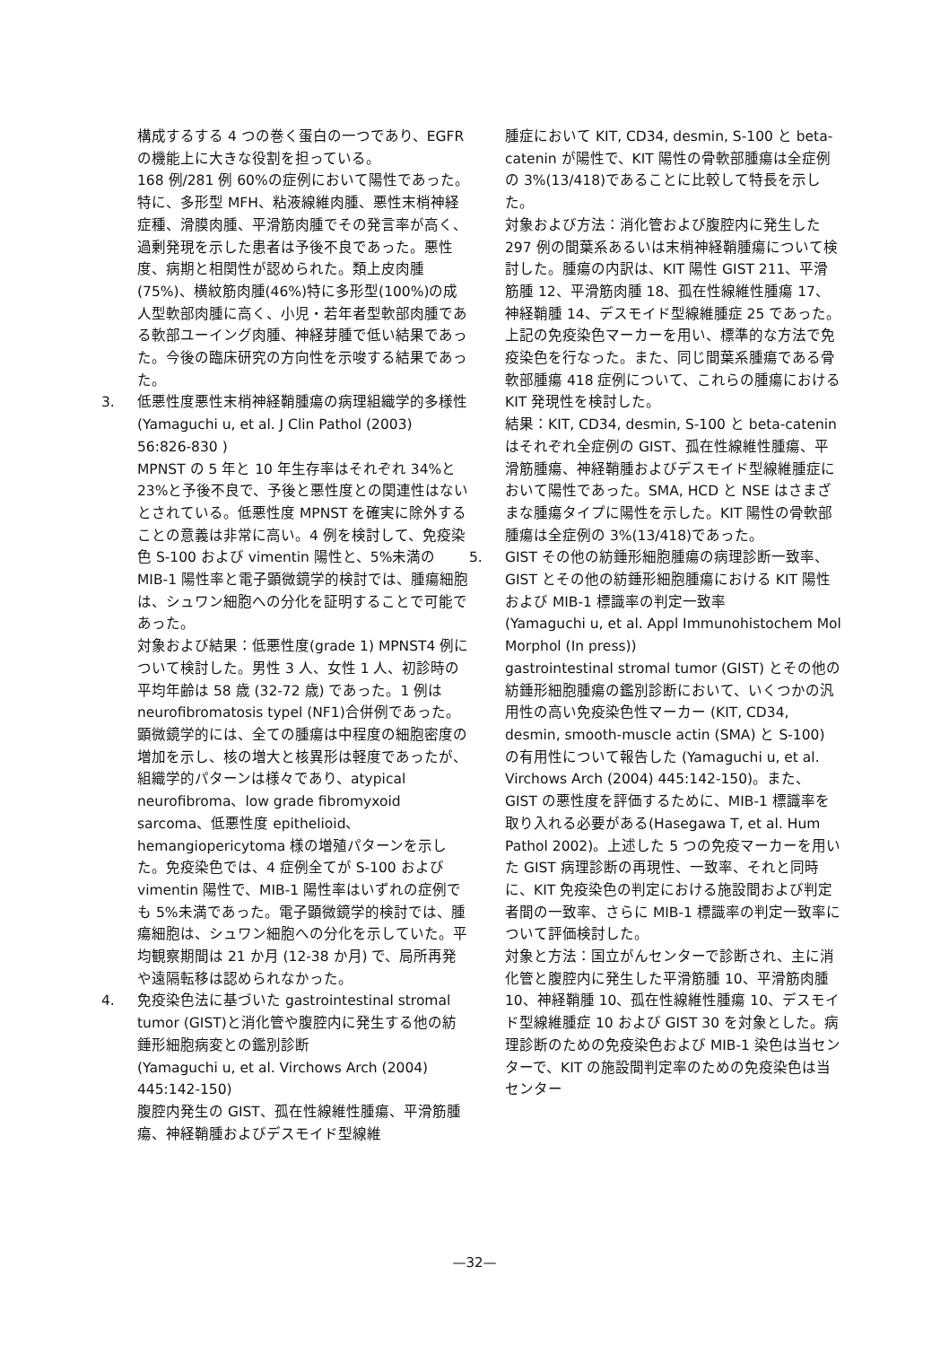構成するする 4 つの巻く蛋白の一つであり、EGFRの機能上に大きな役割を担っている。
168 例/281 例 60%の症例において陽性であった。特に、多形型 MFH、粘液線維肉腫、悪性末梢神経症種、滑膜肉腫、平滑筋肉腫でその発言率が高く、過剰発現を示した患者は予後不良であった。悪性度、病期と相関性が認められた。類上皮肉腫(75%)、横紋筋肉腫(46%)特に多形型(100%)の成人型軟部肉腫に高く、小児・若年者型軟部肉腫である軟部ユーイング肉腫、神経芽腫で低い結果であった。今後の臨床研究の方向性を示唆する結果であった。
3. 低悪性度悪性末梢神経鞘腫瘍の病理組織学的多様性
(Yamaguchi u, et al. J Clin Pathol (2003) 56:826-830 )
MPNST の 5 年と 10 年生存率はそれぞれ 34%と 23%と予後不良で、予後と悪性度との関連性はないとされている。低悪性度 MPNST を確実に除外することの意義は非常に高い。4 例を検討して、免疫染色 S-100 および vimentin 陽性と、5%未満の MIB-1 陽性率と電子顕微鏡学的検討では、腫瘍細胞は、シュワン細胞への分化を証明することで可能であった。
対象および結果：低悪性度(grade 1) MPNST4 例について検討した。男性 3 人、女性 1 人、初診時の平均年齢は 58 歳 (32-72 歳) であった。1 例は neurofibromatosis typel (NF1)合併例であった。顕微鏡学的には、全ての腫瘍は中程度の細胞密度の増加を示し、核の増大と核異形は軽度であったが、組織学的パターンは様々であり、atypical neurofibroma、low grade fibromyxoid sarcoma、低悪性度 epithelioid、hemangiopericytoma 様の増殖パターンを示した。免疫染色では、4 症例全てが S-100 および vimentin 陽性で、MIB-1 陽性率はいずれの症例でも 5%未満であった。電子顕微鏡学的検討では、腫瘍細胞は、シュワン細胞への分化を示していた。平均観察期間は 21 か月 (12-38 か月) で、局所再発や遠隔転移は認められなかった。
4. 免疫染色法に基づいた gastrointestinal stromal tumor (GIST)と消化管や腹腔内に発生する他の紡錘形細胞病変との鑑別診断
(Yamaguchi u, et al. Virchows Arch (2004) 445:142-150)
腹腔内発生の GIST、孤在性線維性腫瘍、平滑筋腫瘍、神経鞘腫およびデスモイド型線維
腫症において KIT, CD34, desmin, S-100 と beta-catenin が陽性で、KIT 陽性の骨軟部腫瘍は全症例の 3%(13/418)であることに比較して特長を示した。
対象および方法：消化管および腹腔内に発生した 297 例の間葉系あるいは末梢神経鞘腫瘍について検討した。腫瘍の内訳は、KIT 陽性 GIST 211、平滑筋腫 12、平滑筋肉腫 18、孤在性線維性腫瘍 17、神経鞘腫 14、デスモイド型線維腫症 25 であった。上記の免疫染色マーカーを用い、標準的な方法で免疫染色を行なった。また、同じ間葉系腫瘍である骨軟部腫瘍 418 症例について、これらの腫瘍における KIT 発現性を検討した。
結果：KIT, CD34, desmin, S-100 と beta-catenin はそれぞれ全症例の GIST、孤在性線維性腫瘍、平滑筋腫瘍、神経鞘腫およびデスモイド型線維腫症において陽性であった。SMA, HCD と NSE はさまざまな腫瘍タイプに陽性を示した。KIT 陽性の骨軟部腫瘍は全症例の 3%(13/418)であった。
5. GIST その他の紡錘形細胞腫瘍の病理診断一致率、GIST とその他の紡錘形細胞腫瘍における KIT 陽性および MIB-1 標識率の判定一致率
(Yamaguchi u, et al. Appl Immunohistochem Mol Morphol (In press))
gastrointestinal stromal tumor (GIST) とその他の紡錘形細胞腫瘍の鑑別診断において、いくつかの汎用性の高い免疫染色性マーカー (KIT, CD34, desmin, smooth-muscle actin (SMA) と S-100) の有用性について報告した (Yamaguchi u, et al. Virchows Arch (2004) 445:142-150)。また、GIST の悪性度を評価するために、MIB-1 標識率を取り入れる必要がある(Hasegawa T, et al. Hum Pathol 2002)。上述した 5 つの免疫マーカーを用いた GIST 病理診断の再現性、一致率、それと同時に、KIT 免疫染色の判定における施設間および判定者間の一致率、さらに MIB-1 標識率の判定一致率について評価検討した。
対象と方法：国立がんセンターで診断され、主に消化管と腹腔内に発生した平滑筋腫 10、平滑筋肉腫 10、神経鞘腫 10、孤在性線維性腫瘍 10、デスモイド型線維腫症 10 および GIST 30 を対象とした。病理診断のための免疫染色および MIB-1 染色は当センターで、KIT の施設間判定率のための免疫染色は当センター
—32—